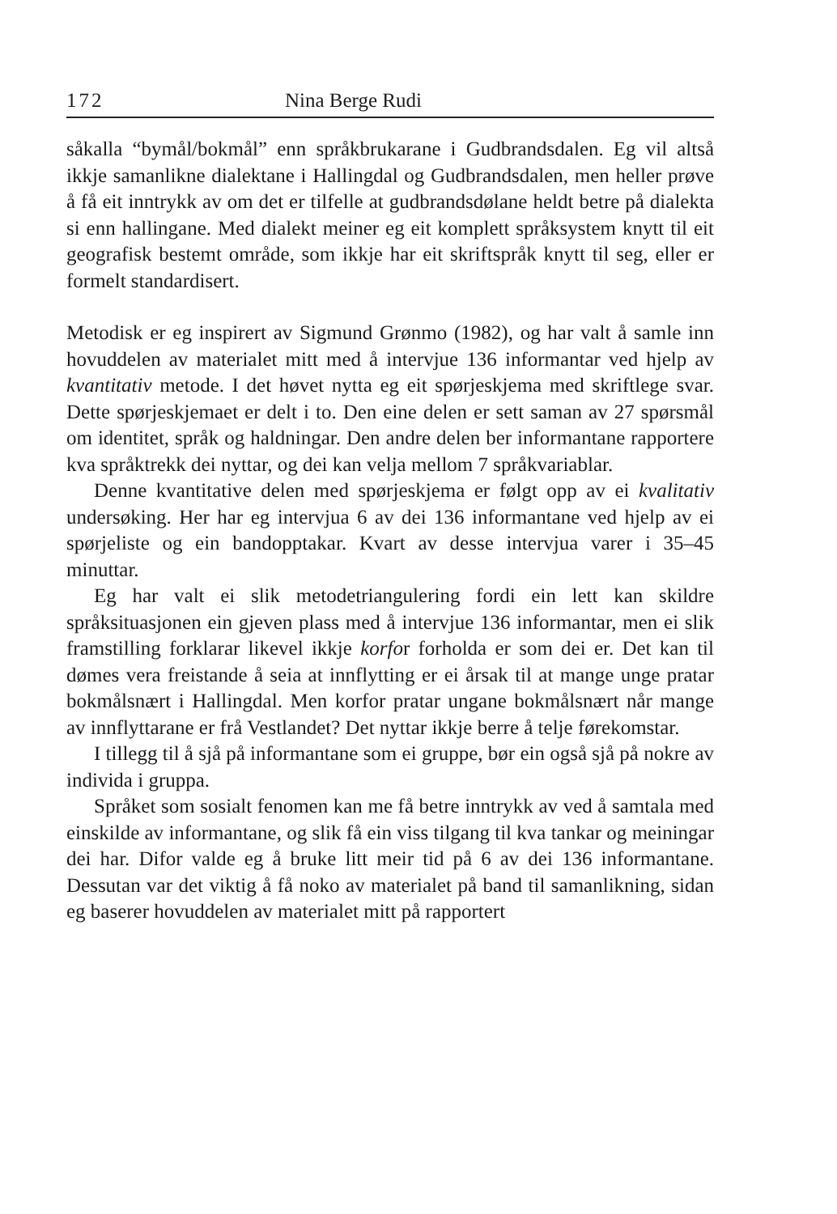172 Nina Berge Rudi
såkalla “bymål/bokmål” enn språkbrukarane i Gudbrandsdalen. Eg vil altså ikkje samanlikne dialektane i Hallingdal og Gudbrandsdalen, men heller prøve å få eit inntrykk av om det er tilfelle at gudbrandsdølane heldt betre på dialekta si enn hallingane. Med dialekt meiner eg eit komplett språksystem knytt til eit geografisk bestemt område, som ikkje har eit skriftspråk knytt til seg, eller er formelt standardisert.
Metodisk er eg inspirert av Sigmund Grønmo (1982), og har valt å samle inn hovuddelen av materialet mitt med å intervjue 136 informantar ved hjelp av kvantitativ metode. I det høvet nytta eg eit spørjeskjema med skriftlege svar. Dette spørjeskjemaet er delt i to. Den eine delen er sett saman av 27 spørsmål om identitet, språk og haldningar. Den andre delen ber informantane rapportere kva språktrekk dei nyttar, og dei kan velja mellom 7 språkvariablar.
Denne kvantitative delen med spørjeskjema er følgt opp av ei kvalitativ undersøking. Her har eg intervjua 6 av dei 136 informantane ved hjelp av ei spørjeliste og ein bandopptakar. Kvart av desse intervjua varer i 35–45 minuttar.
Eg har valt ei slik metodetriangulering fordi ein lett kan skildre språksituasjonen ein gjeven plass med å intervjue 136 informantar, men ei slik framstilling forklarar likevel ikkje korfor forholda er som dei er. Det kan til dømes vera freistande å seia at innflytting er ei årsak til at mange unge pratar bokmålsnært i Hallingdal. Men korfor pratar ungane bokmålsnært når mange av innflyttarane er frå Vestlandet? Det nyttar ikkje berre å telje førekomstar.
I tillegg til å sjå på informantane som ei gruppe, bør ein også sjå på nokre av individa i gruppa.
Språket som sosialt fenomen kan me få betre inntrykk av ved å samtala med einskilde av informantane, og slik få ein viss tilgang til kva tankar og meiningar dei har. Difor valde eg å bruke litt meir tid på 6 av dei 136 informantane. Dessutan var det viktig å få noko av materialet på band til samanlikning, sidan eg baserer hovuddelen av materialet mitt på rapportert